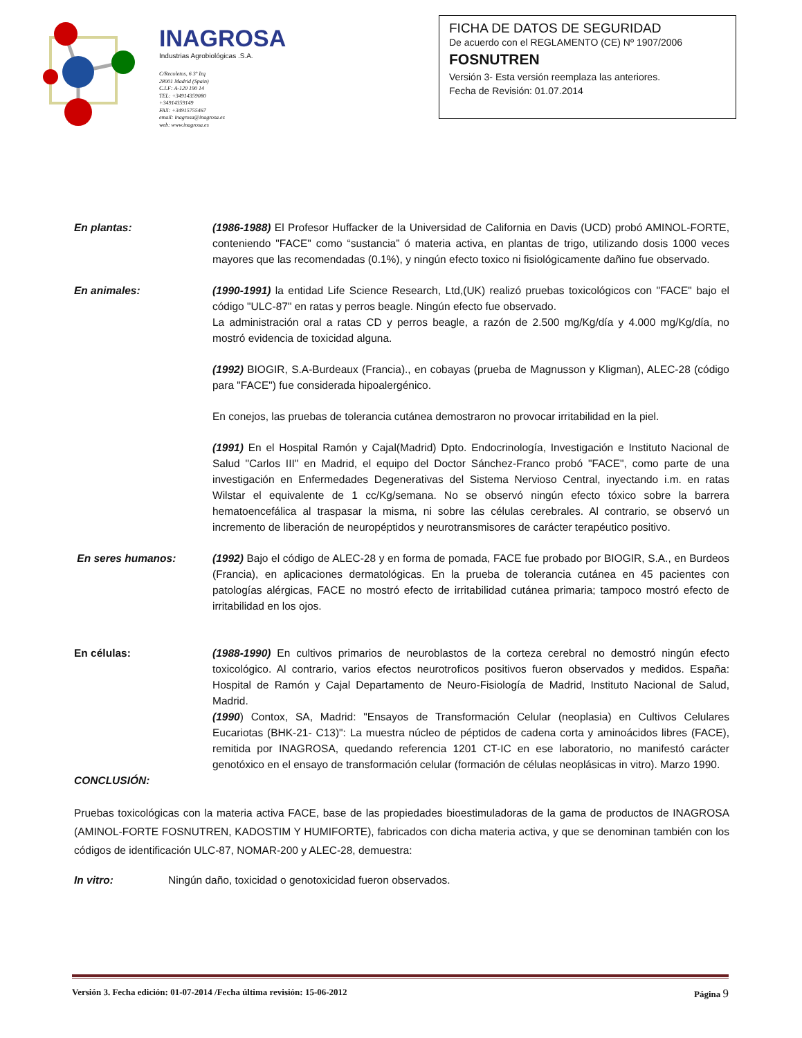INAGROSA
Industrias Agrobiológicas .S.A.
C/Recoletos, 6 3º Izq
28001 Madrid (Spain)
C.I.F: A-120 190 14
TEL: +34914359080
+34914359149
FAX: +34915755467
email: inagrosa@inagrosa.es
web: www.inagrosa.es
FICHA DE DATOS DE SEGURIDAD
De acuerdo con el REGLAMENTO (CE) Nº 1907/2006
FOSNUTREN
Versión 3- Esta versión reemplaza las anteriores.
Fecha de Revisión: 01.07.2014
En plantas: (1986-1988) El Profesor Huffacker de la Universidad de California en Davis (UCD) probó AMINOL-FORTE, conteniendo "FACE" como “sustancia” ó materia activa, en plantas de trigo, utilizando dosis 1000 veces mayores que las recomendadas (0.1%), y ningún efecto toxico ni fisiológicamente dañino fue observado.
En animales: (1990-1991) la entidad Life Science Research, Ltd,(UK) realizó pruebas toxicológicos con "FACE" bajo el código "ULC-87" en ratas y perros beagle. Ningún efecto fue observado.
La administración oral a ratas CD y perros beagle, a razón de 2.500 mg/Kg/día y 4.000 mg/Kg/día, no mostró evidencia de toxicidad alguna.
(1992) BIOGIR, S.A-Burdeaux (Francia)., en cobayas (prueba de Magnusson y Kligman), ALEC-28 (código para "FACE") fue considerada hipoalergénico.
En conejos, las pruebas de tolerancia cutánea demostraron no provocar irritabilidad en la piel.
(1991) En el Hospital Ramón y Cajal(Madrid) Dpto. Endocrinología, Investigación e Instituto Nacional de Salud "Carlos III" en Madrid, el equipo del Doctor Sánchez-Franco probó "FACE", como parte de una investigación en Enfermedades Degenerativas del Sistema Nervioso Central, inyectando i.m. en ratas Wilstar el equivalente de 1 cc/Kg/semana. No se observó ningún efecto tóxico sobre la barrera hematoencefálica al traspasar la misma, ni sobre las células cerebrales. Al contrario, se observó un incremento de liberación de neuropéptidos y neurotransmisores de carácter terapéutico positivo.
En seres humanos: (1992) Bajo el código de ALEC-28 y en forma de pomada, FACE fue probado por BIOGIR, S.A., en Burdeos (Francia), en aplicaciones dermatológicas. En la prueba de tolerancia cutánea en 45 pacientes con patologías alérgicas, FACE no mostró efecto de irritabilidad cutánea primaria; tampoco mostró efecto de irritabilidad en los ojos.
En células: (1988-1990) En cultivos primarios de neuroblastos de la corteza cerebral no demostró ningún efecto toxicológico. Al contrario, varios efectos neurotroficos positivos fueron observados y medidos. España: Hospital de Ramón y Cajal Departamento de Neuro-Fisiología de Madrid, Instituto Nacional de Salud, Madrid.
(1990) Contox, SA, Madrid: "Ensayos de Transformación Celular (neoplasia) en Cultivos Celulares Eucariotas (BHK-21- C13)": La muestra núcleo de péptidos de cadena corta y aminoácidos libres (FACE), remitida por INAGROSA, quedando referencia 1201 CT-IC en ese laboratorio, no manifestó carácter genotóxico en el ensayo de transformación celular (formación de células neoplásicas in vitro). Marzo 1990.
CONCLUSIÓN:
Pruebas toxicológicas con la materia activa FACE, base de las propiedades bioestimuladoras de la gama de productos de INAGROSA (AMINOL-FORTE FOSNUTREN, KADOSTIM Y HUMIFORTE), fabricados con dicha materia activa, y que se denominan también con los códigos de identificación ULC-87, NOMAR-200 y ALEC-28, demuestra:
In vitro: Ningún daño, toxicidad o genotoxicidad fueron observados.
Versión 3. Fecha edición: 01-07-2014 /Fecha última revisión: 15-06-2012 Página 9